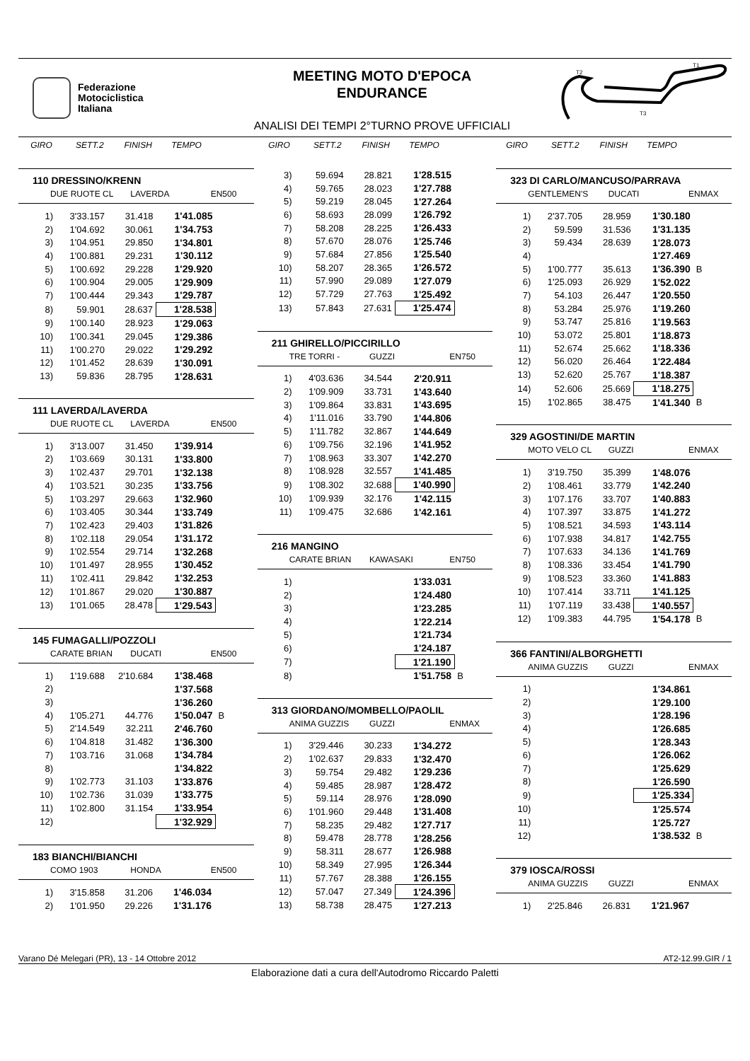Federazione
Motociclistica
Italiana
MEETING MOTO D'EPOCA
ENDURANCE
ANALISI DEI TEMPI 2°TURNO PROVE UFFICIALI
T2
T1
T3
GIRO SETT.2 FINISH TEMPO
GIRO SETT.2 FINISH TEMPO
GIRO SETT.2 FINISH TEMPO
110 DRESSINO/KRENN
DUE RUOTE CL LAVERDA EN500
| 1) | 3'33.157 | 31.418 | 1'41.085 |
| 2) | 1'04.692 | 30.061 | 1'34.753 |
| 3) | 1'04.951 | 29.850 | 1'34.801 |
| 4) | 1'00.881 | 29.231 | 1'30.112 |
| 5) | 1'00.692 | 29.228 | 1'29.920 |
| 6) | 1'00.904 | 29.005 | 1'29.909 |
| 7) | 1'00.444 | 29.343 | 1'29.787 |
| 8) | 59.901 | 28.637 | 1'28.538 |
| 9) | 1'00.140 | 28.923 | 1'29.063 |
| 10) | 1'00.341 | 29.045 | 1'29.386 |
| 11) | 1'00.270 | 29.022 | 1'29.292 |
| 12) | 1'01.452 | 28.639 | 1'30.091 |
| 13) | 59.836 | 28.795 | 1'28.631 |
111 LAVERDA/LAVERDA
DUE RUOTE CL LAVERDA EN500
| 1) | 3'13.007 | 31.450 | 1'39.914 |
| 2) | 1'03.669 | 30.131 | 1'33.800 |
| 3) | 1'02.437 | 29.701 | 1'32.138 |
| 4) | 1'03.521 | 30.235 | 1'33.756 |
| 5) | 1'03.297 | 29.663 | 1'32.960 |
| 6) | 1'03.405 | 30.344 | 1'33.749 |
| 7) | 1'02.423 | 29.403 | 1'31.826 |
| 8) | 1'02.118 | 29.054 | 1'31.172 |
| 9) | 1'02.554 | 29.714 | 1'32.268 |
| 10) | 1'01.497 | 28.955 | 1'30.452 |
| 11) | 1'02.411 | 29.842 | 1'32.253 |
| 12) | 1'01.867 | 29.020 | 1'30.887 |
| 13) | 1'01.065 | 28.478 | 1'29.543 |
145 FUMAGALLI/POZZOLI
CARATE BRIAN DUCATI EN500
| 1) | 1'19.688 | 2'10.684 | 1'38.468 | |
| 2) | | | 1'37.568 | |
| 3) | | | 1'36.260 | |
| 4) | 1'05.271 | 44.776 | 1'50.047 | B |
| 5) | 2'14.549 | 32.211 | 2'46.760 | |
| 6) | 1'04.818 | 31.482 | 1'36.300 | |
| 7) | 1'03.716 | 31.068 | 1'34.784 | |
| 8) | | | 1'34.822 | |
| 9) | 1'02.773 | 31.103 | 1'33.876 | |
| 10) | 1'02.736 | 31.039 | 1'33.775 | |
| 11) | 1'02.800 | 31.154 | 1'33.954 | |
| 12) | | | 1'32.929 | |
183 BIANCHI/BIANCHI
COMO 1903 HONDA EN500
| 1) | 3'15.858 | 31.206 | 1'46.034 |
| 2) | 1'01.950 | 29.226 | 1'31.176 |
| 3) | 59.694 | 28.821 | 1'28.515 |
| 4) | 59.765 | 28.023 | 1'27.788 |
| 5) | 59.219 | 28.045 | 1'27.264 |
| 6) | 58.693 | 28.099 | 1'26.792 |
| 7) | 58.208 | 28.225 | 1'26.433 |
| 8) | 57.670 | 28.076 | 1'25.746 |
| 9) | 57.684 | 27.856 | 1'25.540 |
| 10) | 58.207 | 28.365 | 1'26.572 |
| 11) | 57.990 | 29.089 | 1'27.079 |
| 12) | 57.729 | 27.763 | 1'25.492 |
| 13) | 57.843 | 27.631 | 1'25.474 |
211 GHIRELLO/PICCIRILLO
TRE TORRI - GUZZI EN750
| 1) | 4'03.636 | 34.544 | 2'20.911 |
| 2) | 1'09.909 | 33.731 | 1'43.640 |
| 3) | 1'09.864 | 33.831 | 1'43.695 |
| 4) | 1'11.016 | 33.790 | 1'44.806 |
| 5) | 1'11.782 | 32.867 | 1'44.649 |
| 6) | 1'09.756 | 32.196 | 1'41.952 |
| 7) | 1'08.963 | 33.307 | 1'42.270 |
| 8) | 1'08.928 | 32.557 | 1'41.485 |
| 9) | 1'08.302 | 32.688 | 1'40.990 |
| 10) | 1'09.939 | 32.176 | 1'42.115 |
| 11) | 1'09.475 | 32.686 | 1'42.161 |
216 MANGINO
CARATE BRIAN KAWASAKI EN750
| 1) | | | 1'33.031 | |
| 2) | | | 1'24.480 | |
| 3) | | | 1'23.285 | |
| 4) | | | 1'22.214 | |
| 5) | | | 1'21.734 | |
| 6) | | | 1'24.187 | |
| 7) | | | 1'21.190 | |
| 8) | | | 1'51.758 | B |
313 GIORDANO/MOMBELLO/PAOLIL
ANIMA GUZZIS GUZZI ENMAX
| 1) | 3'29.446 | 30.233 | 1'34.272 |
| 2) | 1'02.637 | 29.833 | 1'32.470 |
| 3) | 59.754 | 29.482 | 1'29.236 |
| 4) | 59.485 | 28.987 | 1'28.472 |
| 5) | 59.114 | 28.976 | 1'28.090 |
| 6) | 1'01.960 | 29.448 | 1'31.408 |
| 7) | 58.235 | 29.482 | 1'27.717 |
| 8) | 59.478 | 28.778 | 1'28.256 |
| 9) | 58.311 | 28.677 | 1'26.988 |
| 10) | 58.349 | 27.995 | 1'26.344 |
| 11) | 57.767 | 28.388 | 1'26.155 |
| 12) | 57.047 | 27.349 | 1'24.396 |
| 13) | 58.738 | 28.475 | 1'27.213 |
323 DI CARLO/MANCUSO/PARRAVA
GENTLEMEN'S DUCATI ENMAX
| 1) | 2'37.705 | 28.959 | 1'30.180 | |
| 2) | 59.599 | 31.536 | 1'31.135 | |
| 3) | 59.434 | 28.639 | 1'28.073 | |
| 4) | | | 1'27.469 | |
| 5) | 1'00.777 | 35.613 | 1'36.390 | B |
| 6) | 1'25.093 | 26.929 | 1'52.022 | |
| 7) | 54.103 | 26.447 | 1'20.550 | |
| 8) | 53.284 | 25.976 | 1'19.260 | |
| 9) | 53.747 | 25.816 | 1'19.563 | |
| 10) | 53.072 | 25.801 | 1'18.873 | |
| 11) | 52.674 | 25.662 | 1'18.336 | |
| 12) | 56.020 | 26.464 | 1'22.484 | |
| 13) | 52.620 | 25.767 | 1'18.387 | |
| 14) | 52.606 | 25.669 | 1'18.275 | |
| 15) | 1'02.865 | 38.475 | 1'41.340 | B |
329 AGOSTINI/DE MARTIN
MOTO VELO CL GUZZI ENMAX
| 1) | 3'19.750 | 35.399 | 1'48.076 | |
| 2) | 1'08.461 | 33.779 | 1'42.240 | |
| 3) | 1'07.176 | 33.707 | 1'40.883 | |
| 4) | 1'07.397 | 33.875 | 1'41.272 | |
| 5) | 1'08.521 | 34.593 | 1'43.114 | |
| 6) | 1'07.938 | 34.817 | 1'42.755 | |
| 7) | 1'07.633 | 34.136 | 1'41.769 | |
| 8) | 1'08.336 | 33.454 | 1'41.790 | |
| 9) | 1'08.523 | 33.360 | 1'41.883 | |
| 10) | 1'07.414 | 33.711 | 1'41.125 | |
| 11) | 1'07.119 | 33.438 | 1'40.557 | |
| 12) | 1'09.383 | 44.795 | 1'54.178 | B |
366 FANTINI/ALBORGHETTI
ANIMA GUZZIS GUZZI ENMAX
| 1) | | | 1'34.861 | |
| 2) | | | 1'29.100 | |
| 3) | | | 1'28.196 | |
| 4) | | | 1'26.685 | |
| 5) | | | 1'28.343 | |
| 6) | | | 1'26.062 | |
| 7) | | | 1'25.629 | |
| 8) | | | 1'26.590 | |
| 9) | | | 1'25.334 | |
| 10) | | | 1'25.574 | |
| 11) | | | 1'25.727 | |
| 12) | | | 1'38.532 | B |
379 IOSCA/ROSSI
ANIMA GUZZIS GUZZI ENMAX
| 1) | 2'25.846 | 26.831 | 1'21.967 |
Varano Dé Melegari (PR), 13 - 14 Ottobre 2012 AT2-12.99.GIR / 1
Elaborazione dati a cura dell'Autodromo Riccardo Paletti